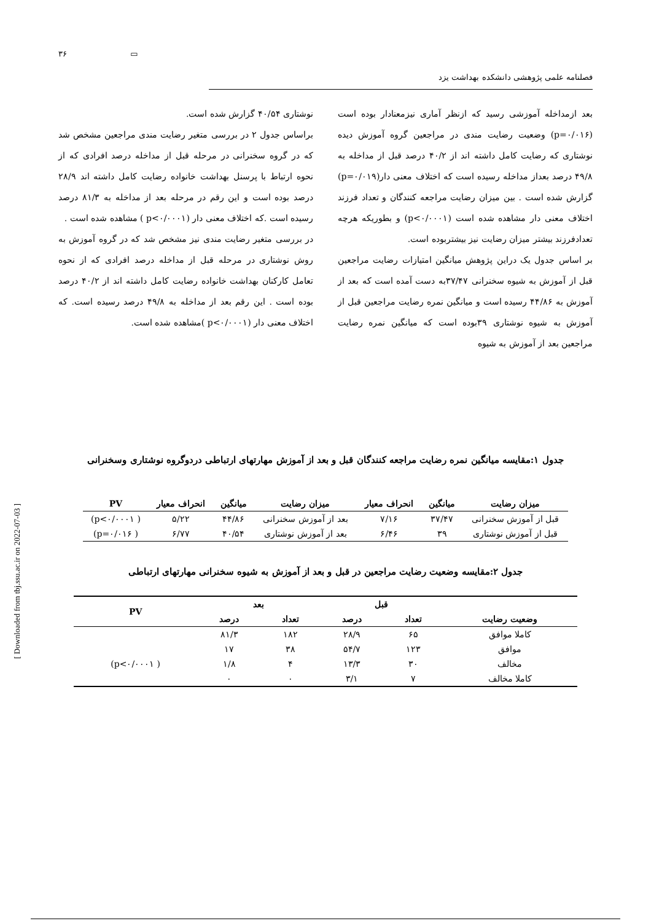[ Downloaded from tbj.ssu.ac.ir on 2022-07-03 ]
۳۶ ▭
فصلنامه علمی پژوهشی دانشکده بهداشت یزد
بعد ازمداخله آموزشی رسید که ازنظر آماری نیزمعنادار بوده است (p=۰/۰۱۶) وضعیت رضایت مندی در مراجعین گروه آموزش دیده نوشتاری که رضایت کامل داشته اند از ۴۰/۲ درصد قبل از مداخله به ۴۹/۸ درصد بعداز مداخله رسیده است که اختلاف معنی دار(p=۰/۰۱۹) گزارش شده است . بین میزان رضایت مراجعه کنندگان و تعداد فرزند اختلاف معنی دار مشاهده شده است (p<۰/۰۰۰۱) و بطوریکه هرچه تعدادفرزند بیشتر میزان رضایت نیز بیشتربوده است.
بر اساس جدول یک دراین پژوهش میانگین امتیازات رضایت مراجعین قبل از آموزش به شیوه سخنرانی ۳۷/۴۷به دست آمده است که بعد از آموزش به ۴۴/۸۶ رسیده است و میانگین نمره رضایت مراجعین قبل از آموزش به شیوه نوشتاری ۳۹بوده است که میانگین نمره رضایت مراجعین بعد از آموزش به شیوه
نوشتاری ۴۰/۵۴ گزارش شده است.
براساس جدول ۲ در بررسی متغیر رضایت مندی مراجعین مشخص شد که در گروه سخنرانی در مرحله قبل از مداخله درصد افرادی که از نحوه ارتباط با پرسنل بهداشت خانواده رضایت کامل داشته اند ۲۸/۹ درصد بوده است و این رقم در مرحله بعد از مداخله به ۸۱/۳ درصد رسیده است .که اختلاف معنی دار (p<۰/۰۰۰۱ ) مشاهده شده است .
در بررسی متغیر رضایت مندی نیز مشخص شد که در گروه آموزش به روش نوشتاری در مرحله قبل از مداخله درصد افرادی که از نحوه تعامل کارکنان بهداشت خانواده رضایت کامل داشته اند از ۴۰/۲ درصد بوده است . این رقم بعد از مداخله به ۴۹/۸ درصد رسیده است. که اختلاف معنی دار (p<۰/۰۰۰۱ )مشاهده شده است.
جدول ۱:مقایسه میانگین نمره رضایت مراجعه کنندگان قبل و بعد از آموزش مهارتهای ارتباطی دردوگروه نوشتاری وسخنرانی
| میزان رضایت | میانگین | انحراف معیار | میزان رضایت | میانگین | انحراف معیار | PV |
| --- | --- | --- | --- | --- | --- | --- |
| قبل از آموزش سخنرانی | ۳۷/۴۷ | ۷/۱۶ | بعد از آموزش سخنرانی | ۴۴/۸۶ | ۵/۲۲ | ( p<۰/۰۰۰۱) |
| قبل از آموزش نوشتاری | ۳۹ | ۶/۴۶ | بعد از آموزش نوشتاری | ۴۰/۵۴ | ۶/۷۷ | ( p=۰/۰۱۶) |
جدول ۲:مقایسه وضعیت رضایت مراجعین در قبل و بعد از آموزش به شیوه سخنرانی مهارتهای ارتباطی
| وضعیت رضایت | قبل | | بعد | | PV |
| --- | --- | --- | --- | --- | --- |
| | تعداد | درصد | تعداد | درصد | |
| کاملا موافق | ۶۵ | ۲۸/۹ | ۱۸۲ | ۸۱/۳ | |
| موافق | ۱۲۳ | ۵۴/۷ | ۳۸ | ۱۷ | |
| مخالف | ۳۰ | ۱۳/۳ | ۴ | ۱/۸ | ( p<۰/۰۰۰۱) |
| کاملا مخالف | ۷ | ۳/۱ | ۰ | ۰ | |